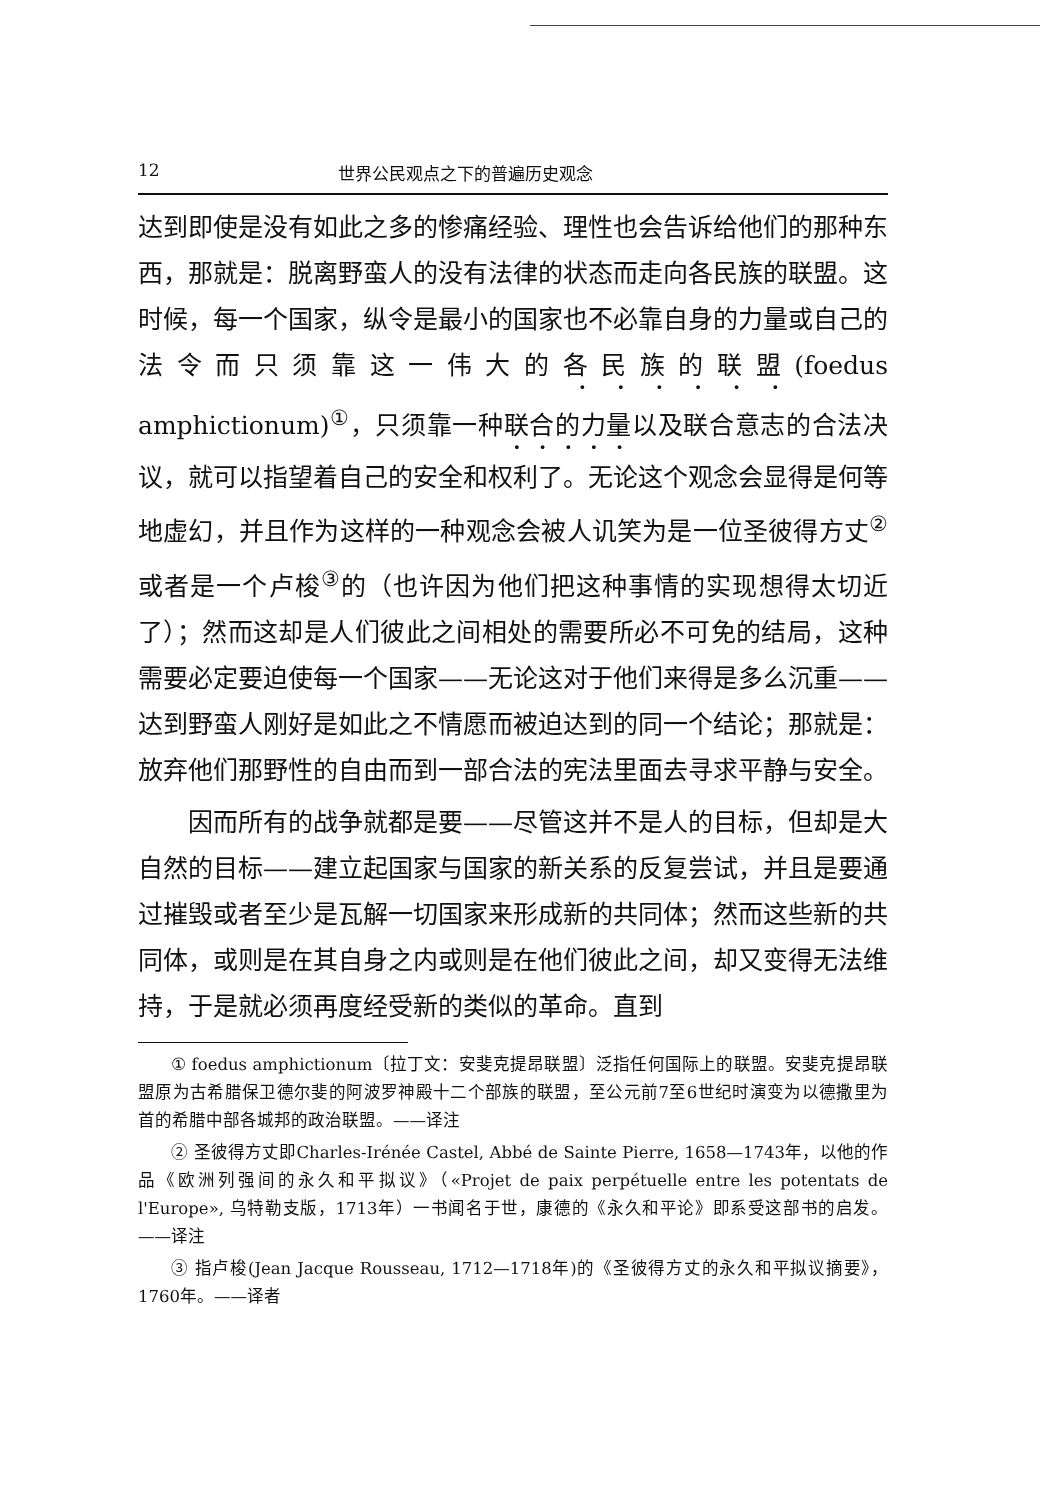12 世界公民观点之下的普遍历史观念
达到即使是没有如此之多的惨痛经验、理性也会告诉给他们的那种东西，那就是：脱离野蛮人的没有法律的状态而走向各民族的联盟。这时候，每一个国家，纵令是最小的国家也不必靠自身的力量或自己的法令而只须靠这一伟大的各民族的联盟(foedus amphictionum)<sup>①</sup>，只须靠一种联合的力量以及联合意志的合法决议，就可以指望着自己的安全和权利了。无论这个观念会显得是何等地虚幻，并且作为这样的一种观念会被人讥笑为是一位圣彼得方丈<sup>②</sup>或者是一个卢梭<sup>③</sup>的（也许因为他们把这种事情的实现想得太切近了）；然而这却是人们彼此之间相处的需要所必不可免的结局，这种需要必定要迫使每一个国家——无论这对于他们来得是多么沉重——达到野蛮人刚好是如此之不情愿而被迫达到的同一个结论；那就是：放弃他们那野性的自由而到一部合法的宪法里面去寻求平静与安全。
因而所有的战争就都是要——尽管这并不是人的目标，但却是大自然的目标——建立起国家与国家的新关系的反复尝试，并且是要通过摧毁或者至少是瓦解一切国家来形成新的共同体；然而这些新的共同体，或则是在其自身之内或则是在他们彼此之间，却又变得无法维持，于是就必须再度经受新的类似的革命。直到
① foedus amphictionum〔拉丁文：安斐克提昂联盟〕泛指任何国际上的联盟。安斐克提昂联盟原为古希腊保卫德尔斐的阿波罗神殿十二个部族的联盟，至公元前7至6世纪时演变为以德撒里为首的希腊中部各城邦的政治联盟。——译注
② 圣彼得方丈即Charles-Irénée Castel, Abbé de Sainte Pierre, 1658—1743年，以他的作品《欧洲列强间的永久和平拟议》（«Projet de paix perpétuelle entre les potentats de l'Europe», 乌特勒支版，1713年）一书闻名于世，康德的《永久和平论》即系受这部书的启发。——译注
③ 指卢梭(Jean Jacque Rousseau, 1712—1718年)的《圣彼得方丈的永久和平拟议摘要》，1760年。——译者